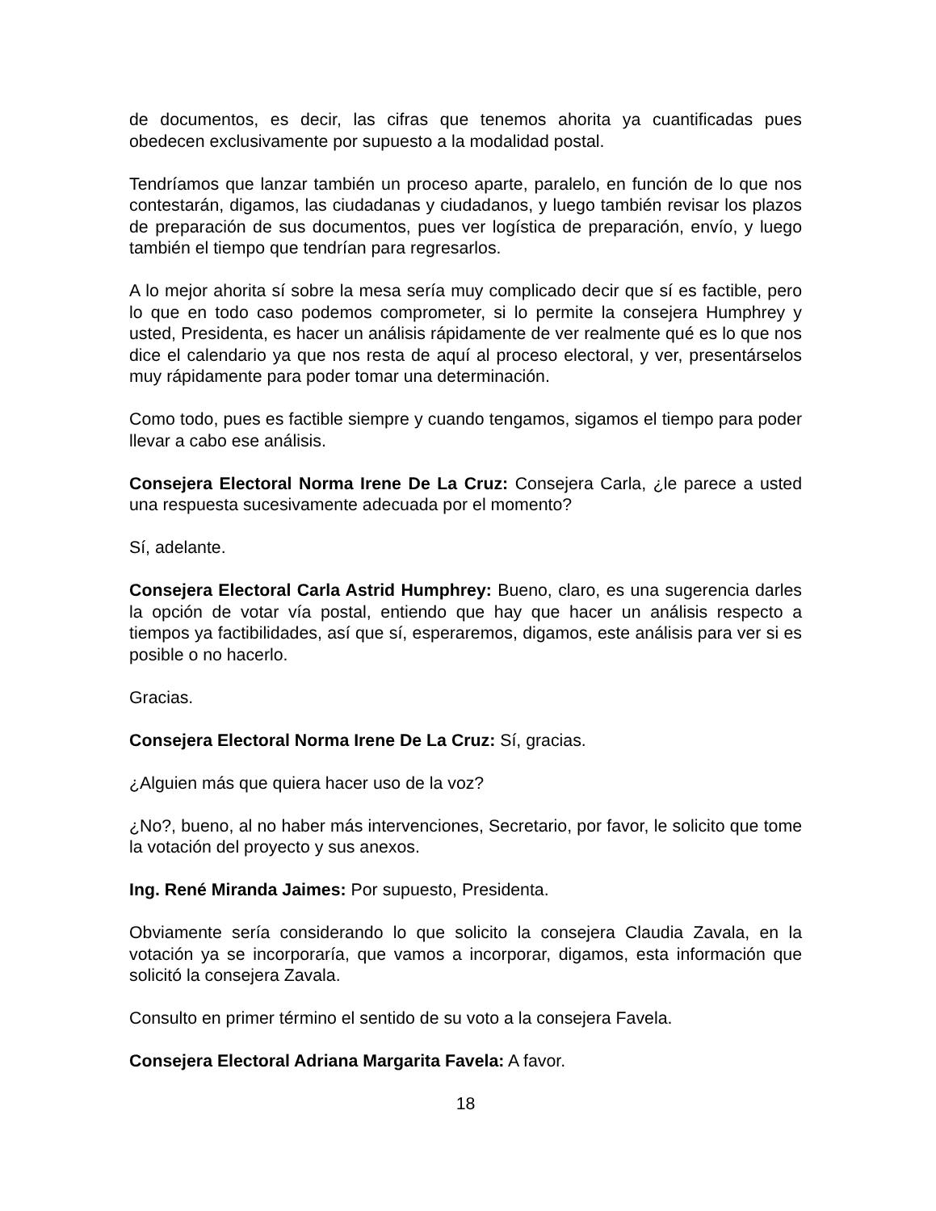de documentos, es decir, las cifras que tenemos ahorita ya cuantificadas pues obedecen exclusivamente por supuesto a la modalidad postal.
Tendríamos que lanzar también un proceso aparte, paralelo, en función de lo que nos contestarán, digamos, las ciudadanas y ciudadanos, y luego también revisar los plazos de preparación de sus documentos, pues ver logística de preparación, envío, y luego también el tiempo que tendrían para regresarlos.
A lo mejor ahorita sí sobre la mesa sería muy complicado decir que sí es factible, pero lo que en todo caso podemos comprometer, si lo permite la consejera Humphrey y usted, Presidenta, es hacer un análisis rápidamente de ver realmente qué es lo que nos dice el calendario ya que nos resta de aquí al proceso electoral, y ver, presentárselos muy rápidamente para poder tomar una determinación.
Como todo, pues es factible siempre y cuando tengamos, sigamos el tiempo para poder llevar a cabo ese análisis.
Consejera Electoral Norma Irene De La Cruz: Consejera Carla, ¿le parece a usted una respuesta sucesivamente adecuada por el momento?
Sí, adelante.
Consejera Electoral Carla Astrid Humphrey: Bueno, claro, es una sugerencia darles la opción de votar vía postal, entiendo que hay que hacer un análisis respecto a tiempos ya factibilidades, así que sí, esperaremos, digamos, este análisis para ver si es posible o no hacerlo.
Gracias.
Consejera Electoral Norma Irene De La Cruz: Sí, gracias.
¿Alguien más que quiera hacer uso de la voz?
¿No?, bueno, al no haber más intervenciones, Secretario, por favor, le solicito que tome la votación del proyecto y sus anexos.
Ing. René Miranda Jaimes: Por supuesto, Presidenta.
Obviamente sería considerando lo que solicito la consejera Claudia Zavala, en la votación ya se incorporaría, que vamos a incorporar, digamos, esta información que solicitó la consejera Zavala.
Consulto en primer término el sentido de su voto a la consejera Favela.
Consejera Electoral Adriana Margarita Favela: A favor.
18